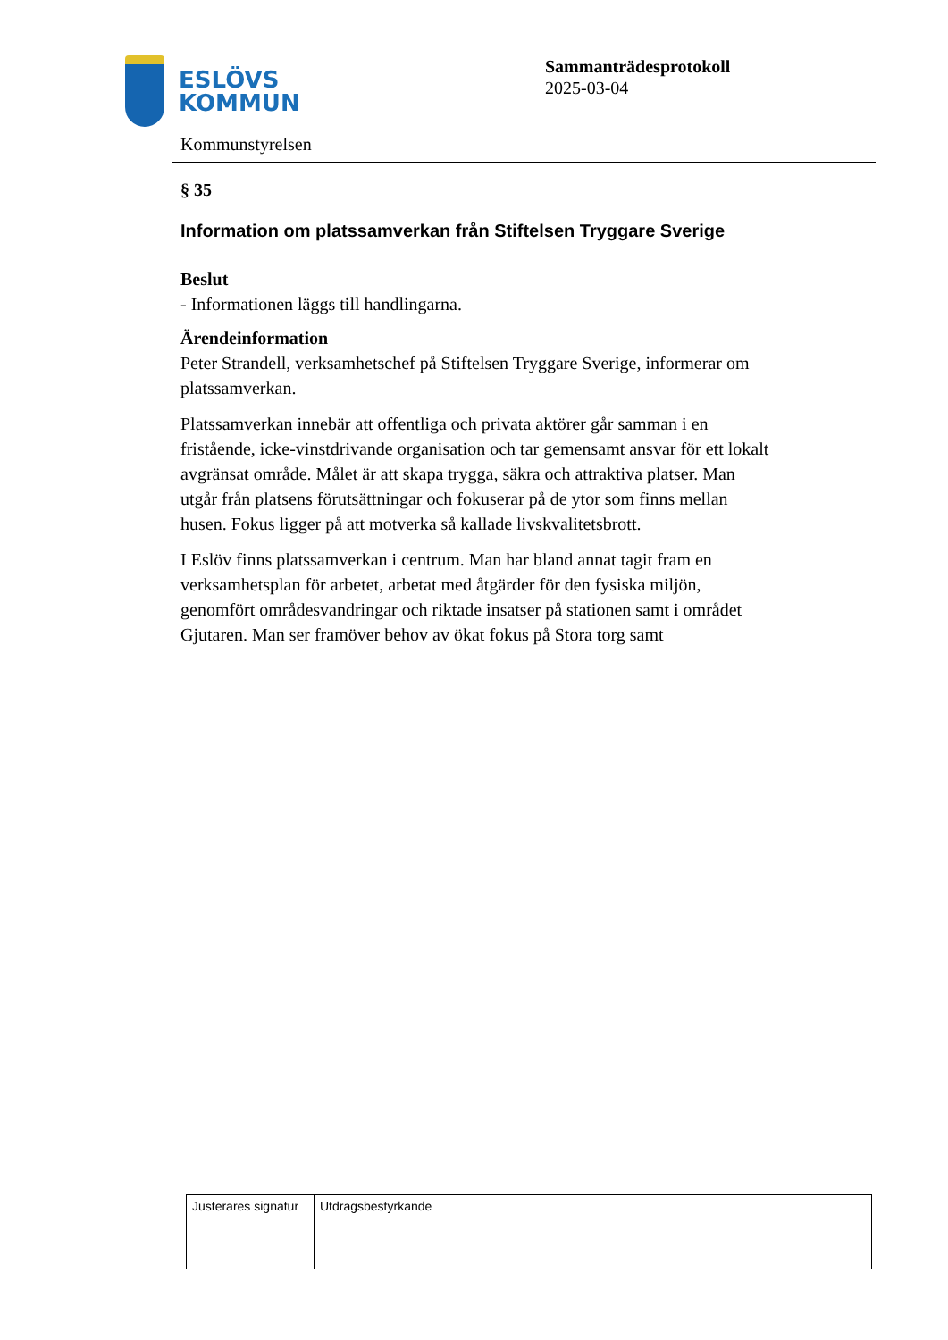ESLÖVS
KOMMUN
Kommunstyrelsen
Sammanträdesprotokoll
2025-03-04
§ 35
Information om platssamverkan från Stiftelsen Tryggare Sverige
Beslut
- Informationen läggs till handlingarna.
Ärendeinformation
Peter Strandell, verksamhetschef på Stiftelsen Tryggare Sverige, informerar om platssamverkan.
Platssamverkan innebär att offentliga och privata aktörer går samman i en fristående, icke-vinstdrivande organisation och tar gemensamt ansvar för ett lokalt avgränsat område. Målet är att skapa trygga, säkra och attraktiva platser. Man utgår från platsens förutsättningar och fokuserar på de ytor som finns mellan husen. Fokus ligger på att motverka så kallade livskvalitetsbrott.
I Eslöv finns platssamverkan i centrum. Man har bland annat tagit fram en verksamhetsplan för arbetet, arbetat med åtgärder för den fysiska miljön, genomfört områdesvandringar och riktade insatser på stationen samt i området Gjutaren. Man ser framöver behov av ökat fokus på Stora torg samt
| Justerares signatur | Utdragsbestyrkande |